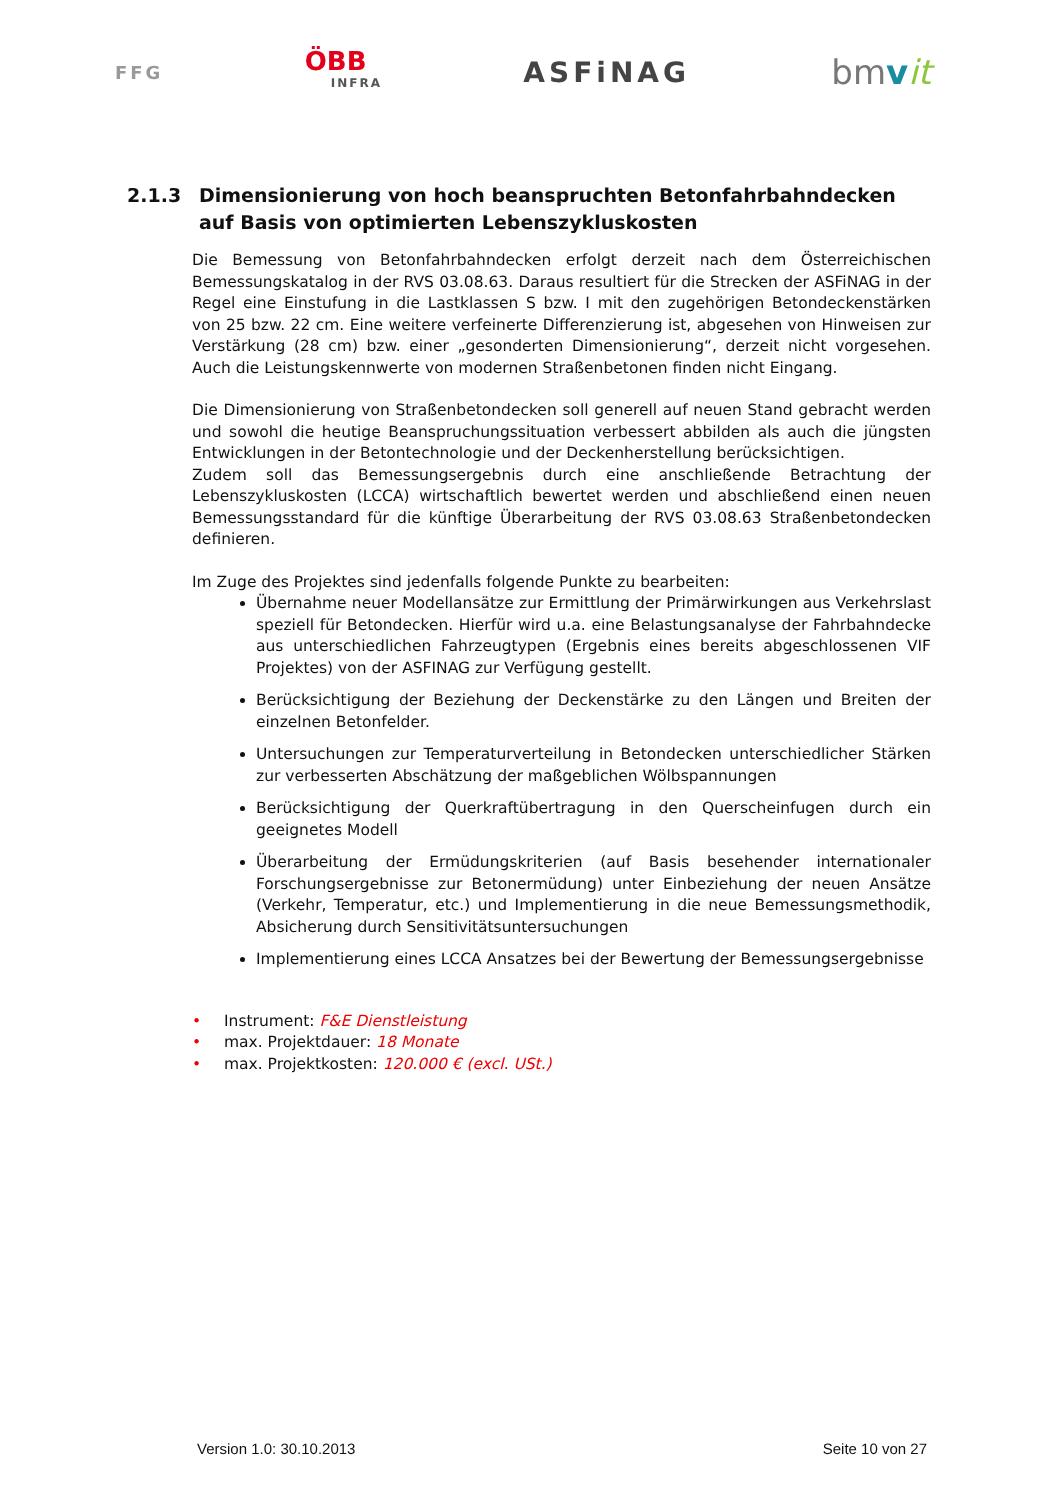FFG
ÖBB
INFRA
ASFiNAG
bmvit
2.1.3 Dimensionierung von hoch beanspruchten Betonfahrbahndecken auf Basis von optimierten Lebenszykluskosten
Die Bemessung von Betonfahrbahndecken erfolgt derzeit nach dem Österreichischen Bemessungskatalog in der RVS 03.08.63. Daraus resultiert für die Strecken der ASFiNAG in der Regel eine Einstufung in die Lastklassen S bzw. I mit den zugehörigen Betondeckenstärken von 25 bzw. 22 cm. Eine weitere verfeinerte Differenzierung ist, abgesehen von Hinweisen zur Verstärkung (28 cm) bzw. einer „gesonderten Dimensionierung“, derzeit nicht vorgesehen. Auch die Leistungskennwerte von modernen Straßenbetonen finden nicht Eingang.
Die Dimensionierung von Straßenbetondecken soll generell auf neuen Stand gebracht werden und sowohl die heutige Beanspruchungssituation verbessert abbilden als auch die jüngsten Entwicklungen in der Betontechnologie und der Deckenherstellung berücksichtigen.
Zudem soll das Bemessungsergebnis durch eine anschließende Betrachtung der Lebenszykluskosten (LCCA) wirtschaftlich bewertet werden und abschließend einen neuen Bemessungsstandard für die künftige Überarbeitung der RVS 03.08.63 Straßenbetondecken definieren.
Im Zuge des Projektes sind jedenfalls folgende Punkte zu bearbeiten:
Übernahme neuer Modellansätze zur Ermittlung der Primärwirkungen aus Verkehrslast speziell für Betondecken. Hierfür wird u.a. eine Belastungsanalyse der Fahrbahndecke aus unterschiedlichen Fahrzeugtypen (Ergebnis eines bereits abgeschlossenen VIF Projektes) von der ASFINAG zur Verfügung gestellt.
Berücksichtigung der Beziehung der Deckenstärke zu den Längen und Breiten der einzelnen Betonfelder.
Untersuchungen zur Temperaturverteilung in Betondecken unterschiedlicher Stärken zur verbesserten Abschätzung der maßgeblichen Wölbspannungen
Berücksichtigung der Querkraftübertragung in den Querscheinfugen durch ein geeignetes Modell
Überarbeitung der Ermüdungskriterien (auf Basis besehender internationaler Forschungsergebnisse zur Betonermüdung) unter Einbeziehung der neuen Ansätze (Verkehr, Temperatur, etc.) und Implementierung in die neue Bemessungsmethodik, Absicherung durch Sensitivitätsuntersuchungen
Implementierung eines LCCA Ansatzes bei der Bewertung der Bemessungsergebnisse
• Instrument: F&E Dienstleistung
• max. Projektdauer: 18 Monate
• max. Projektkosten: 120.000 € (excl. USt.)
Version 1.0: 30.10.2013 Seite 10 von 27